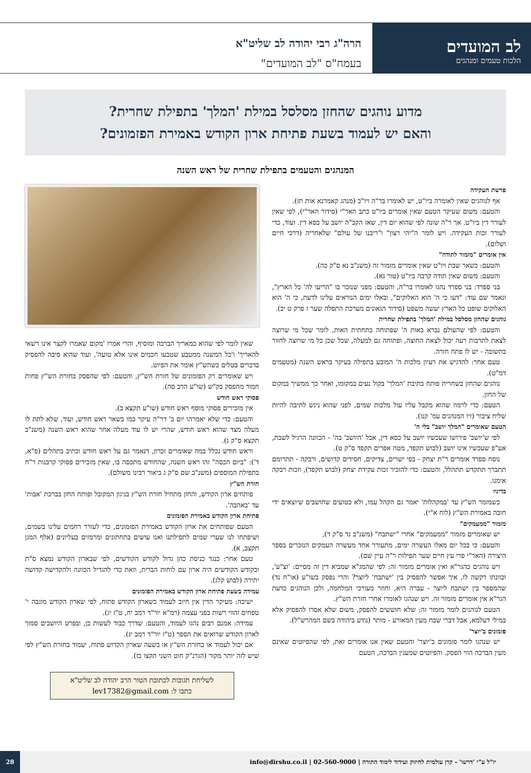לב המועדים
הלכות טעמים ומנהגים
הרה"ג רבי יהודה לב שליט"א
בעמח"ס "לב המועדים"
מדוע נוהגים שהחזן מסלסל במילת 'המלך' בתפילת שחרית?
והאם יש לעמוד בשעת פתיחת ארון הקודש באמירת הפזמונים?
המנהגים והטעמים בתפילת שחרית של ראש השנה
פרשת העקידה
אף לנוהגים שאין לאומרה ביו"ט, יש לאומרו בר"ה ויו"כ (מנהג קאמרנא אות תז).
והטעם: משום שעיקר הטעם שאין אומרים ביו"ט כתב האר"י (סידור האר"י), לפי שאין לעורר דין ביו"ט. אך ר"ה שונה לפי שהוא יום דין, שאז הקב"ה יושב על כסא דין. ועוד, כדי לעורר זכות העקידה. ויש לומר ה"יהי רצון" ו"ריבנו של עולם" שלאחריה (דרכי חיים ושלום).
אין אומרים "מזמור לתודה"
והטעם: כשאר שבת ויו"ט שאין אומרים מזמור זה (משנ"ב נא ס"ק כה).
והטעם: משום שאין תודה קרבה ביו"ט (טור נא).
בני ספרד: בני ספרד נהגו לאומרו בר"ה, והטעם: מפני שנזכר בו "הריעו לה' כל הארץ", ונאמר שם עוד: "דעו כי ה' הוא האלוקים", ובאלו ימים הנוראים עלינו לדעת, כי ה' הוא האלוקים שופט כל הארץ יעשה משפט (סידור הגאונים מערכת התפלה שער ז פרק ט יב).
נוהגים שהחזן מסלסל במילת 'המלך' בתפילת שחרית
והטעם: לפי שהעולם נברא באות ה' שפתוחה בתחתית האות, לומר שכל מי שרוצה לצאת לתרבות רעה יכול לצאת החוצה, ופתוחה גם למעלה, שכל שכן כל מי שרוצה לחזור בתשובה - יש לו פתח חזרה.
טעם אחר: להדגיש את רעיון מלכות ה' המובע בתפילה בעיקר בראש השנה (מטעמים דמ"ט).
נוהגים שהחזן בשחרית פותח בתיבת 'המלך' בקול נעים במקומו, ואחר כך ממשיך במקום של החזן.
הטעם: כדי לרמוז שהוא מקבל עליו עול מלכות שמים, לפני שהוא ניגש לתיבה להיות שליח ציבור (זיו המנהגים עמ' קנו).
הטעם שאומרים "המלך יושב" בלי ה'
לפי ש'יושב' פירושו שעכשיו יושב על כסא דין, אבל 'היושב' בה' - הכוונה הרגיל לשבת, אע"פ שעכשיו אינו יושב (לבוש תקפד, מטה אפרים תקפד ס"ק ט).
נוסח ספרד אומרים ר"ת יצחק - בפי ישרים, צדיקים, חסידים קדושים, ורבקה - תתרומם תתברך תתקדש תתהלל, והטעם: כדי להזכיר זכות עקידת יצחק (לבוש תקפד), וזכות רבקה אימנו.
בדיניו
כשמזמר הש"ץ עד 'במקהלות' יאמר גם הקהל עמו, ולא כטועים שחושבים שיוצאים ידי חובה באמירת הש"ץ (לוח א"י).
מזמור "ממעמקים"
יש שאומרים מזמור "ממעמקים" אחרי "ישתבח" (משנ"ב נד ס"ק ד),
והטעם: כי בכל יום מאלו העשרה ימים, מתעורר אחד מעשרה העמקים הנזכרים בספר היצירה (האר"י פרי עץ חיים שער תפילות ר"ה עיין שם).
ויש נוהגים כהגר"א ואין אומרים מזמור זה: לפי שהמג"א שמביא דין זה מסיים: 'וצ"ע', וכוונתו דקשה לו, איך אפשר להפסיק בין 'ישתבח' ליוצר? והרי נפסק בשו"ע (או"ח נד) שהמספר בין ישתבח ליוצר - עברה היא, וחוזר מעורכי המלחמה, ולכן הנוהגים כדעת הגר"א אין אומרים מזמור זה. ויש שנהגו לאומרו אחרי חזרת הש"ץ.
הטעם לנוהגים לומר מזמור זה: שלא חוששים להפסק, משום שלא אסרו להפסיק אלא במילי דעלמא, אבל דברי שבח מעין המאורע - מותר (נודע ביהודה בשם המהרש"ל).
פזמונים ב'יוצר'
יש שנהגו לומר פזמונים ב'יוצר' והטעם שאין אנו אומרים זאת, לפי שהפיוטים שאינם מעין הברכה הווי הפסק. והפיוטים שמענין הברכה, הטעם
שאין לומר לפי שהוא כמאריך הברכה ומוסיף, והרי אמרו 'מקום שאמרו לקצר אינו רשאי להאריך' ו'כל המשנה ממטבע שטבעו חכמים אינו אלא טועה', ועוד שהוא סיבה להפסיק בדברים בטלים כשהש"ץ אומר את הפיוט.
ויש שאומרים רק הפזמונים של חזרת הש"ץ, והטעם: לפי שהפסק בחזרת הש"ץ פחות חמור מהפסק בק"ש (שו"ע הרב סה).
פסוקי ראש חודש
אין מזכירים פסוקי מוסף ראש חודש (שו"ע תקצא ב).
והטעם: כדי שלא יאמרהו יום ב' דר"ה עיקר כמו בשאר ראש חודש, ועוד, שלא לתת לו מעלה מצד שהוא ראש חודש, שהרי יש לו עוד מעלה אחר שהוא ראש השנה (משנ"ב תקצא ס"ק ג).
וראש חודש נכלל במה שאומרים זכרון, דנאמר גם על ראש חודש וכתיב בתהלים (פ"א, ד'): "ביום הכסה" זהו ראש השנה, שהחודש מתכסה בו, שאין מזכירים פסוקי קרבנות ר"ח בתפילת המוספים (משנ"ב שם ס"ק ג ביאור רבינו משולם).
חזרת הש"ץ
פותחים ארון הקודש, והחזן מתחיל חזרת הש"ץ בניגון המקובל ופותח החזן בברכת 'אבות' עד 'באהבה'.
פתיחת ארון הקודש באמירת הפזמונים
הטעם שפותחים את ארון הקודש באמירת הפזמונים, כדי לעורר רחמים עלינו בשמים, ושיפתחו לנו שערי שמים לתפילתנו ואנו עושים בתחתונים ומרמזים בעליונים (אלף המגן תקצב, א).
טעם אחר: כנגד כניסת כהן גדול לקודש הקודשים, לפי שבארון הקודש נמצא ס"ת ובקודש הקודשים היה ארון עם לוחות הברית, וזאת כדי להגדיל הכוונה ולהקדישה קדושה יתירה (לבוש קלג).
עמידה בשעת פתיחת ארון הקודש באמירת הפזמונים
ישיבה: מעיקר הדין אין חיוב לעמוד כשארון הקודש פתוח, לפי שארון הקודש מוגבה י' טפחים והווי רשות בפני עצמה (רמ"א יור"ד רמב יח, ט"ז יג).
עמידה: אמנם רבים נהגו לעמוד, והטעם: שדרך כבוד לעשות כן, ובפרט היושבים סמוך לארון הקודש שרואים את הספר (ט"ז יור"ד רמב יג).
אם יכול לעמוד או בחזרת הש"ץ או בשעה שארון הקדוש פתוח, יעמוד בחזרת הש"ץ לפי שיש לזה יותר מקור (הגרנ"ק חוט השני תקצו כז).
לשליחת תגובות לכתובת הטור הרב יהודה לב שליט"א
כתבו ל: lev17382@gmail.com
יו"ל ע"י 'דרשו' - קרן עולמית לחיזוק ועידוד לימוד התורה | 02-560-9000 | info@dirshu.co.il 28